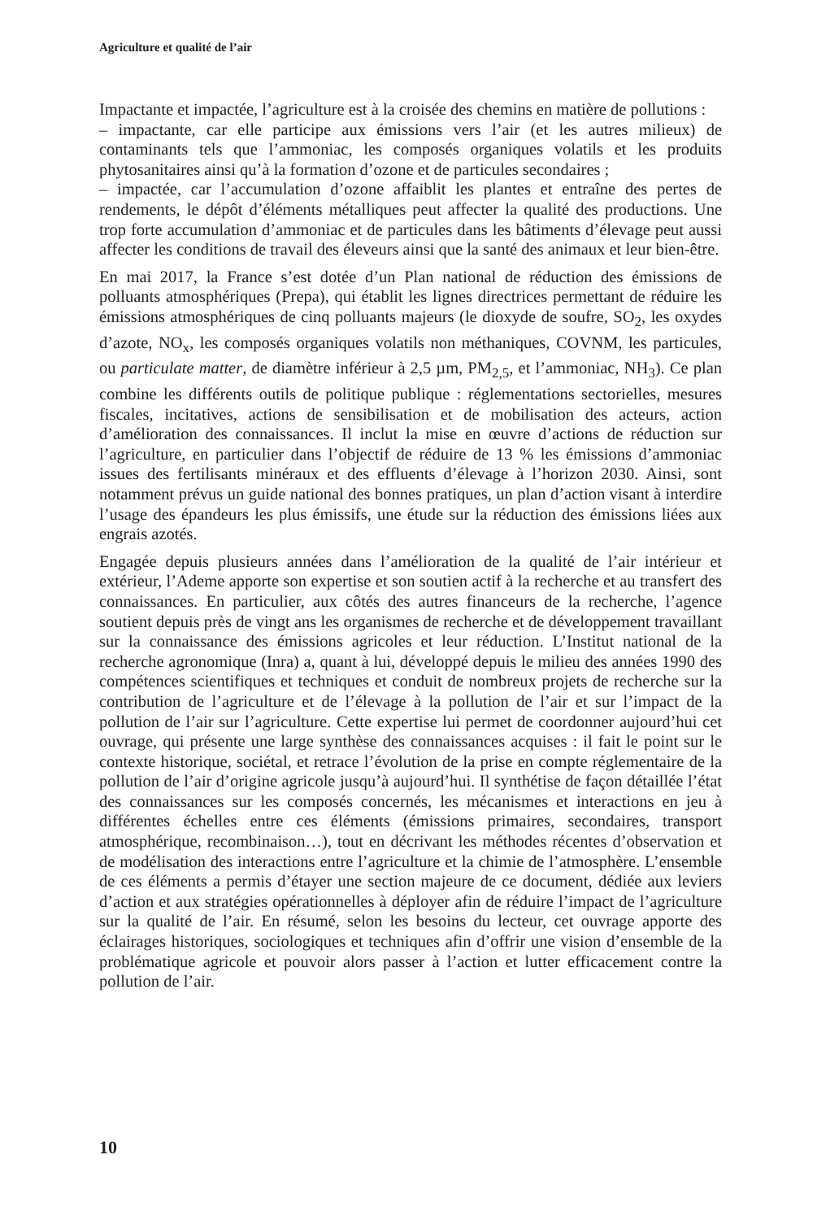Agriculture et qualité de l’air
Impactante et impactée, l’agriculture est à la croisée des chemins en matière de pollutions :
– impactante, car elle participe aux émissions vers l’air (et les autres milieux) de contaminants tels que l’ammoniac, les composés organiques volatils et les produits phytosanitaires ainsi qu’à la formation d’ozone et de particules secondaires ;
– impactée, car l’accumulation d’ozone affaiblit les plantes et entraîne des pertes de rendements, le dépôt d’éléments métalliques peut affecter la qualité des productions. Une trop forte accumulation d’ammoniac et de particules dans les bâtiments d’élevage peut aussi affecter les conditions de travail des éleveurs ainsi que la santé des animaux et leur bien-être.
En mai 2017, la France s’est dotée d’un Plan national de réduction des émissions de polluants atmosphériques (Prepa), qui établit les lignes directrices permettant de réduire les émissions atmosphériques de cinq polluants majeurs (le dioxyde de soufre, SO<sub>2</sub>, les oxydes d’azote, NO<sub>x</sub>, les composés organiques volatils non méthaniques, COVNM, les particules, ou particulate matter, de diamètre inférieur à 2,5 µm, PM<sub>2,5</sub>, et l’ammoniac, NH<sub>3</sub>). Ce plan combine les différents outils de politique publique : réglementations sectorielles, mesures fiscales, incitatives, actions de sensibilisation et de mobilisation des acteurs, action d’amélioration des connaissances. Il inclut la mise en œuvre d’actions de réduction sur l’agriculture, en particulier dans l’objectif de réduire de 13 % les émissions d’ammoniac issues des fertilisants minéraux et des effluents d’élevage à l’horizon 2030. Ainsi, sont notamment prévus un guide national des bonnes pratiques, un plan d’action visant à interdire l’usage des épandeurs les plus émissifs, une étude sur la réduction des émissions liées aux engrais azotés.
Engagée depuis plusieurs années dans l’amélioration de la qualité de l’air intérieur et extérieur, l’Ademe apporte son expertise et son soutien actif à la recherche et au transfert des connaissances. En particulier, aux côtés des autres financeurs de la recherche, l’agence soutient depuis près de vingt ans les organismes de recherche et de développement travaillant sur la connaissance des émissions agricoles et leur réduction. L’Institut national de la recherche agronomique (Inra) a, quant à lui, développé depuis le milieu des années 1990 des compétences scientifiques et techniques et conduit de nombreux projets de recherche sur la contribution de l’agriculture et de l’élevage à la pollution de l’air et sur l’impact de la pollution de l’air sur l’agriculture. Cette expertise lui permet de coordonner aujourd’hui cet ouvrage, qui présente une large synthèse des connaissances acquises : il fait le point sur le contexte historique, sociétal, et retrace l’évolution de la prise en compte réglementaire de la pollution de l’air d’origine agricole jusqu’à aujourd’hui. Il synthétise de façon détaillée l’état des connaissances sur les composés concernés, les mécanismes et interactions en jeu à différentes échelles entre ces éléments (émissions primaires, secondaires, transport atmosphérique, recombinaison…), tout en décrivant les méthodes récentes d’observation et de modélisation des interactions entre l’agriculture et la chimie de l’atmosphère. L’ensemble de ces éléments a permis d’étayer une section majeure de ce document, dédiée aux leviers d’action et aux stratégies opérationnelles à déployer afin de réduire l’impact de l’agriculture sur la qualité de l’air. En résumé, selon les besoins du lecteur, cet ouvrage apporte des éclairages historiques, sociologiques et techniques afin d’offrir une vision d’ensemble de la problématique agricole et pouvoir alors passer à l’action et lutter efficacement contre la pollution de l’air.
10